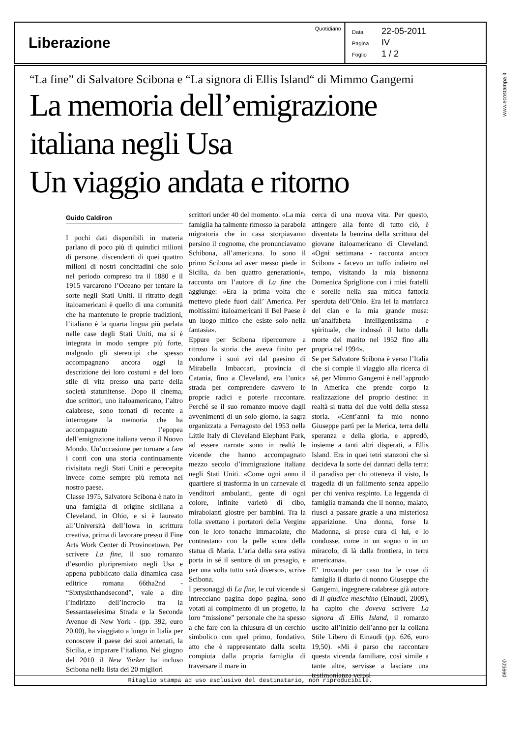| Liberazione | Quotidiano | Data 22-05-2011 Pagina IV Foglio 1 / 2 |
“La fine” di Salvatore Scibona e “La signora di Ellis Island“ di Mimmo Gangemi
La memoria dell’emigrazione
italiana negli Usa
Un viaggio andata e ritorno
Guido Caldiron
I pochi dati disponibili in materia parlano di poco più di quindici milioni di persone, discendenti di quei quattro milioni di nostri concittadini che solo nel periodo compreso tra il 1880 e il 1915 varcarono l’Oceano per tentare la sorte negli Stati Uniti. Il ritratto degli italoamericani è quello di una comunità che ha mantenuto le proprie tradizioni, l’italiano è la quarta lingua più parlata nelle case degli Stati Uniti, ma si è integrata in modo sempre più forte, malgrado gli stereotipi che spesso accompagnano ancora oggi la descrizione dei loro costumi e del loro stile di vita presso una parte della società statunitense. Dopo il cinema, due scrittori, uno italoamericano, l’altro calabrese, sono tornati di recente a interrogare la memoria che ha accompagnato l’epopea dell’emigrazione italiana verso il Nuovo Mondo. Un’occasione per tornare a fare i conti con una storia continuamente rivisitata negli Stati Uniti e perecepita invece come sempre più remota nel nostro paese.
Classe 1975, Salvatore Scibona è nato in una famiglia di origine siciliana a Cleveland, in Ohio, e si è laureato all’Università dell’Iowa in scrittura creativa, prima di lavorare presso il Fine Arts Work Center di Provincetown. Per scrivere La fine, il suo romanzo d’esordio pluripremiato negli Usa e appena pubblicato dalla dinamica casa editrice romana 66tha2nd - “Sixtysixthandsecond”, vale a dire l’indirizzo dell’incrocio tra la Sessantaseiesima Strada e la Seconda Avenue di New York - (pp. 392, euro 20.00), ha viaggiato a lungo in Italia per conoscere il paese dei suoi antenati, la Sicilia, e imparare l’italiano. Nel giugno del 2010 il New Yorker ha incluso Scibona nella lista dei 20 migliori
scrittori under 40 del momento. «La mia famiglia ha talmente rimosso la parabola migratoria che in casa storpiavamo persino il cognome, che pronunciavamo Schibona, all’americana. Io sono il primo Scibona ad aver messo piede in Sicilia, da ben quattro generazioni», racconta ora l’autore di La fine che aggiunge: «Era la prima volta che mettevo piede fuori dall’ America. Per moltissimi italoamericani il Bel Paese è un luogo mitico che esiste solo nella fantasia».
Eppure per Scibona ripercorrere a ritroso la storia che aveva finito per condurre i suoi avi dal paesino di Mirabella Imbaccari, provincia di Catania, fino a Cleveland, era l’unica strada per comprendere davvero le proprie radici e poterle raccontare. Perché se il suo romanzo muove dagli avvenimenti di un solo giorno, la sagra organizzata a Ferragosto del 1953 nella Little Italy di Cleveland Elephant Park, ad essere narrate sono in realtà le vicende che hanno accompagnato mezzo secolo d’immigrazione italiana negli Stati Uniti. «Come ogni anno il quartiere si trasforma in un carnevale di venditori ambulanti, gente di ogni colore, infinite varietò di cibo, mirabolanti giostre per bambini. Tra la folla svettano i portatori della Vergine con le loro tonache immacolate, che contrastano con la pelle scura della statua di Maria. L’aria della sera estiva porta in sé il sentore di un presagio, e per una volta tutto sarà diverso», scrive Scibona.
I personaggi di La fine, le cui vicende si intrecciano pagina dopo pagina, sono votati al compimento di un progetto, la loro “missione” personale che ha spesso a che fare con la chiusura di un cerchio simbolico con quel primo, fondativo, atto che è rappresentato dalla scelta compiuta dalla propria famiglia di traversare il mare in
cerca di una nuova vita. Per questo, attingere alla fonte di tutto ciò, è diventata la benzina della scrittura del giovane italoamericano di Cleveland. «Ogni settimana - racconta ancora Scibona - facevo un tuffo indietro nel tempo, visitando la mia bisnonna Domenica Spriglione con i miei fratelli e sorelle nella sua mitica fattoria sperduta dell’Ohio. Era lei la matriarca del clan e la mia grande musa: un’analfabeta intelligentissima e spirituale, che indossò il lutto dalla morte del marito nel 1952 fino alla propria nel 1994».
Se per Salvatore Scibona è verso l’Italia che si compie il viaggio alla ricerca di sé, per Mimmo Gangemi è nell’approdo in America che prende corpo la realizzazione del proprio destino: in realtà si tratta dei due volti della stessa storia. «Cent’anni fa mio nonno Giuseppe partì per la Merica, terra della speranza e della gloria, e approdò, insieme a tanti altri disperati, a Ellis Island. Era in quei tetri stanzoni che si decideva la sorte dei dannati della terra: il paradiso per chi otteneva il visto, la tragedia di un fallimento senza appello per chi veniva respinto. La leggenda di famiglia tramanda che il nonno, malato, riuscì a passare grazie a una misteriosa apparizione. Una donna, forse la Madonna, si prese cura di lui, e lo condusse, come in un sogno o in un miracolo, di là dalla frontiera, in terra americana».
E’ trovando per caso tra le cose di famiglia il diario di nonno Giuseppe che Gangemi, ingegnere calabrese già autore di Il giudice meschino (Einaudi, 2009), ha capito che doveva scrivere La signora di Ellis Island, il romanzo uscito all’inizio dell’anno per la collana Stile Libero di Einaudi (pp. 626, euro 19,50). «Mi è parso che raccontare questa vicenda familiare, così simile a tante altre, servisse a lasciare una testimonianza verosi-
Ritaglio stampa ad uso esclusivo del destinatario, non riproducibile.
www.ecostampa.it
099500